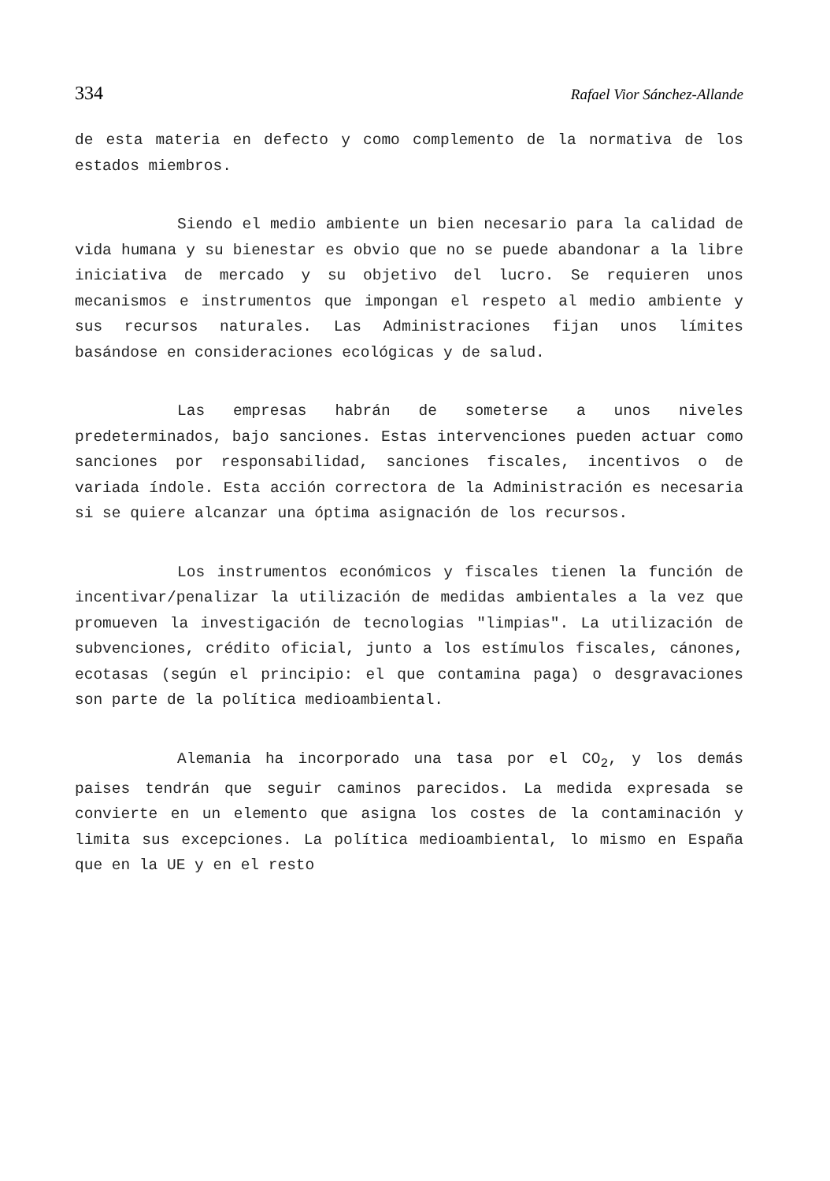334 Rafael Vior Sánchez-Allande
de esta materia en defecto y como complemento de la normativa de los estados miembros.
Siendo el medio ambiente un bien necesario para la calidad de vida humana y su bienestar es obvio que no se puede abandonar a la libre iniciativa de mercado y su objetivo del lucro. Se requieren unos mecanismos e instrumentos que impongan el respeto al medio ambiente y sus recursos naturales. Las Administraciones fijan unos límites basándose en consideraciones ecológicas y de salud.
Las empresas habrán de someterse a unos niveles predeterminados, bajo sanciones. Estas intervenciones pueden actuar como sanciones por responsabilidad, sanciones fiscales, incentivos o de variada índole. Esta acción correctora de la Administración es necesaria si se quiere alcanzar una óptima asignación de los recursos.
Los instrumentos económicos y fiscales tienen la función de incentivar/penalizar la utilización de medidas ambientales a la vez que promueven la investigación de tecnologias "limpias". La utilización de subvenciones, crédito oficial, junto a los estímulos fiscales, cánones, ecotasas (según el principio: el que contamina paga) o desgravaciones son parte de la política medioambiental.
Alemania ha incorporado una tasa por el CO<sub>2</sub>, y los demás paises tendrán que seguir caminos parecidos. La medida expresada se convierte en un elemento que asigna los costes de la contaminación y limita sus excepciones. La política medioambiental, lo mismo en España que en la UE y en el resto